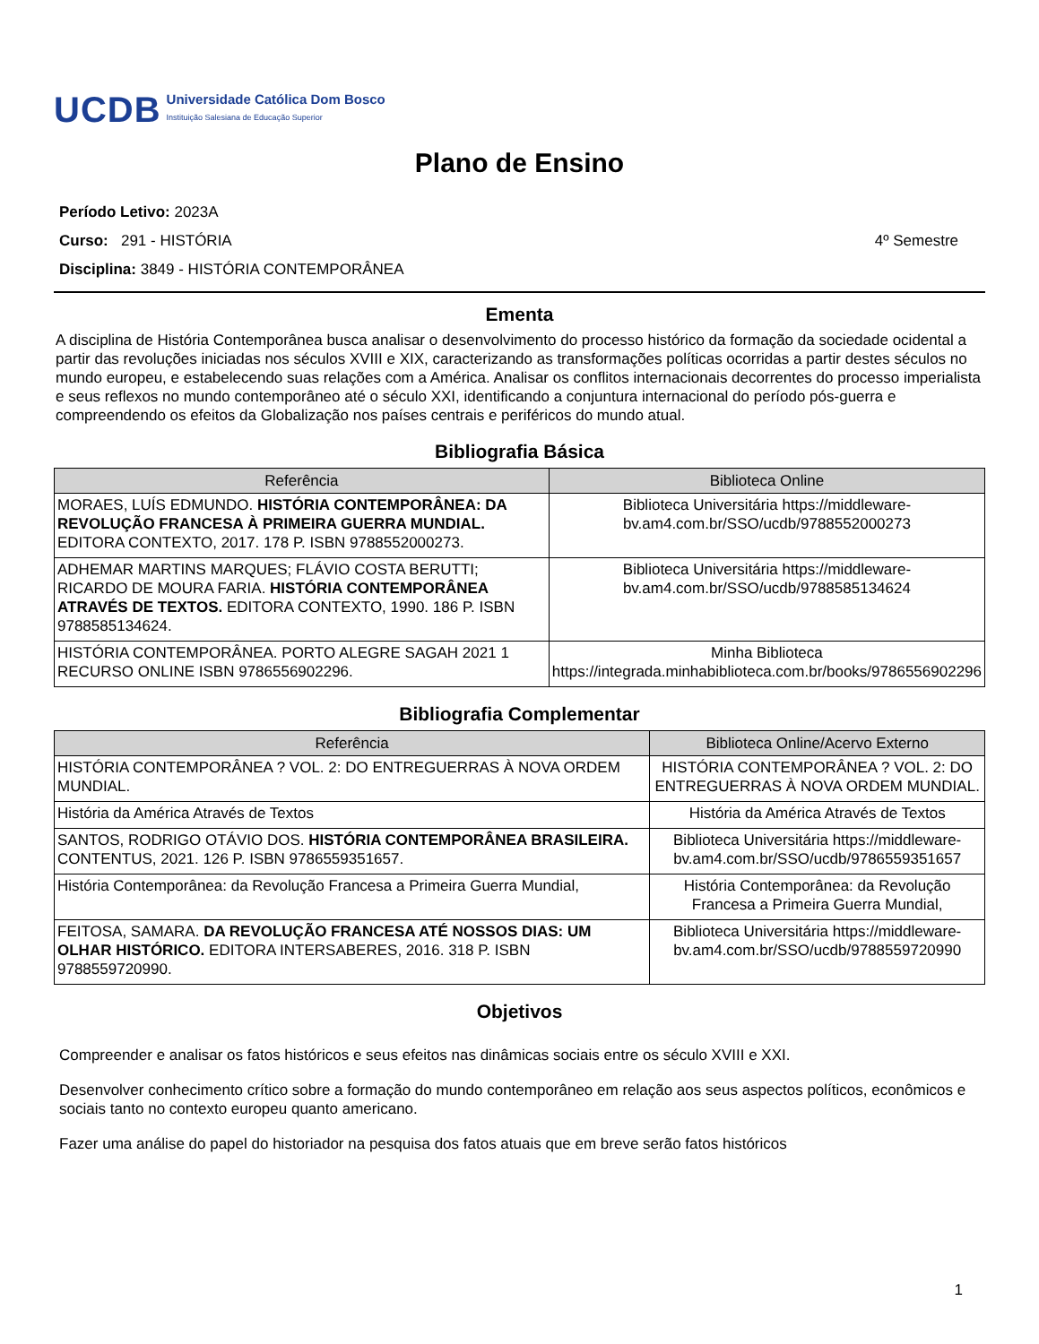UCDB
Universidade Católica Dom Bosco
Instituição Salesiana de Educação Superior
Plano de Ensino
Período Letivo: 2023A
Curso: 291 - HISTÓRIA 4º Semestre
Disciplina: 3849 - HISTÓRIA CONTEMPORÂNEA
Ementa
A disciplina de História Contemporânea busca analisar o desenvolvimento do processo histórico da formação da sociedade ocidental a partir das revoluções iniciadas nos séculos XVIII e XIX, caracterizando as transformações políticas ocorridas a partir destes séculos no mundo europeu, e estabelecendo suas relações com a América. Analisar os conflitos internacionais decorrentes do processo imperialista e seus reflexos no mundo contemporâneo até o século XXI, identificando a conjuntura internacional do período pós-guerra e compreendendo os efeitos da Globalização nos países centrais e periféricos do mundo atual.
Bibliografia Básica
| Referência | Biblioteca Online |
| --- | --- |
| MORAES, LUÍS EDMUNDO. HISTÓRIA CONTEMPORÂNEA: DA REVOLUÇÃO FRANCESA À PRIMEIRA GUERRA MUNDIAL. EDITORA CONTEXTO, 2017. 178 P. ISBN 9788552000273. | Biblioteca Universitária https://middleware-bv.am4.com.br/SSO/ucdb/9788552000273 |
| ADHEMAR MARTINS MARQUES; FLÁVIO COSTA BERUTTI; RICARDO DE MOURA FARIA. HISTÓRIA CONTEMPORÂNEA ATRAVÉS DE TEXTOS. EDITORA CONTEXTO, 1990. 186 P. ISBN 9788585134624. | Biblioteca Universitária https://middleware-bv.am4.com.br/SSO/ucdb/9788585134624 |
| HISTÓRIA CONTEMPORÂNEA. PORTO ALEGRE SAGAH 2021 1 RECURSO ONLINE ISBN 9786556902296. | Minha Biblioteca https://integrada.minhabiblioteca.com.br/books/9786556902296 |
Bibliografia Complementar
| Referência | Biblioteca Online/Acervo Externo |
| --- | --- |
| HISTÓRIA CONTEMPORÂNEA ? VOL. 2: DO ENTREGUERRAS À NOVA ORDEM MUNDIAL. | HISTÓRIA CONTEMPORÂNEA ? VOL. 2: DO ENTREGUERRAS À NOVA ORDEM MUNDIAL. |
| História da América Através de Textos | História da América Através de Textos |
| SANTOS, RODRIGO OTÁVIO DOS. HISTÓRIA CONTEMPORÂNEA BRASILEIRA. CONTENTUS, 2021. 126 P. ISBN 9786559351657. | Biblioteca Universitária https://middleware-bv.am4.com.br/SSO/ucdb/9786559351657 |
| História Contemporânea: da Revolução Francesa a Primeira Guerra Mundial, | História Contemporânea: da Revolução Francesa a Primeira Guerra Mundial, |
| FEITOSA, SAMARA. DA REVOLUÇÃO FRANCESA ATÉ NOSSOS DIAS: UM OLHAR HISTÓRICO. EDITORA INTERSABERES, 2016. 318 P. ISBN 9788559720990. | Biblioteca Universitária https://middleware-bv.am4.com.br/SSO/ucdb/9788559720990 |
Objetivos
Compreender e analisar os fatos históricos e seus efeitos nas dinâmicas sociais entre os século XVIII e XXI.
Desenvolver conhecimento crítico sobre a formação do mundo contemporâneo em relação aos seus aspectos políticos, econômicos e sociais tanto no contexto europeu quanto americano.
Fazer uma análise do papel do historiador na pesquisa dos fatos atuais que em breve serão fatos históricos
1